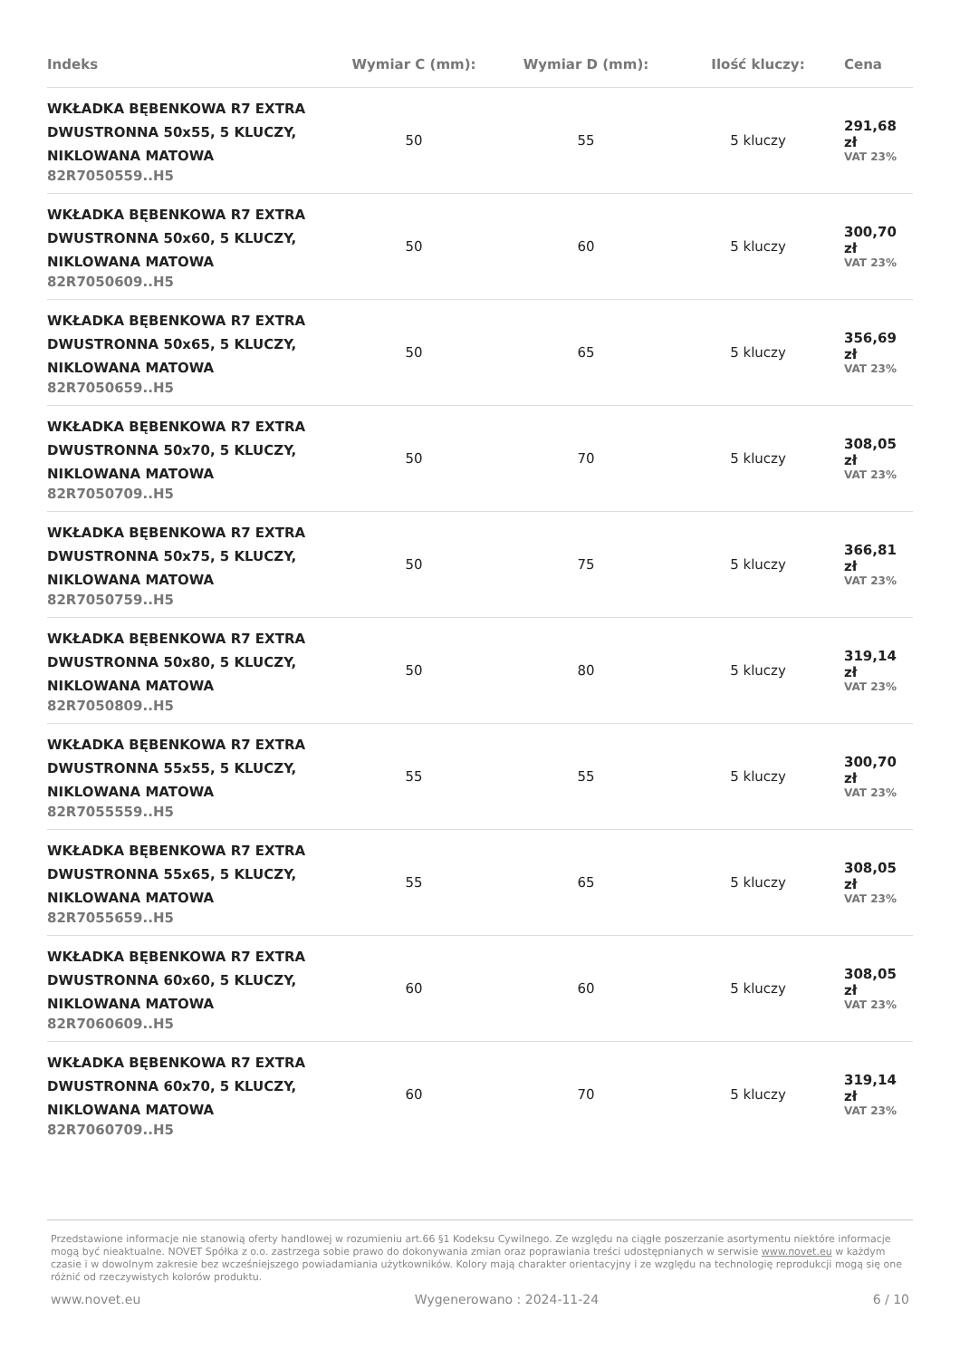| Indeks | Wymiar C (mm): | Wymiar D (mm): | Ilość kluczy: | Cena |
| --- | --- | --- | --- | --- |
| WKŁADKA BĘBENKOWA R7 EXTRA DWUSTRONNA 50x55, 5 KLUCZY, NIKLOWANA MATOWA 82R7050559..H5 | 50 | 55 | 5 kluczy | 291,68 zł VAT 23% |
| WKŁADKA BĘBENKOWA R7 EXTRA DWUSTRONNA 50x60, 5 KLUCZY, NIKLOWANA MATOWA 82R7050609..H5 | 50 | 60 | 5 kluczy | 300,70 zł VAT 23% |
| WKŁADKA BĘBENKOWA R7 EXTRA DWUSTRONNA 50x65, 5 KLUCZY, NIKLOWANA MATOWA 82R7050659..H5 | 50 | 65 | 5 kluczy | 356,69 zł VAT 23% |
| WKŁADKA BĘBENKOWA R7 EXTRA DWUSTRONNA 50x70, 5 KLUCZY, NIKLOWANA MATOWA 82R7050709..H5 | 50 | 70 | 5 kluczy | 308,05 zł VAT 23% |
| WKŁADKA BĘBENKOWA R7 EXTRA DWUSTRONNA 50x75, 5 KLUCZY, NIKLOWANA MATOWA 82R7050759..H5 | 50 | 75 | 5 kluczy | 366,81 zł VAT 23% |
| WKŁADKA BĘBENKOWA R7 EXTRA DWUSTRONNA 50x80, 5 KLUCZY, NIKLOWANA MATOWA 82R7050809..H5 | 50 | 80 | 5 kluczy | 319,14 zł VAT 23% |
| WKŁADKA BĘBENKOWA R7 EXTRA DWUSTRONNA 55x55, 5 KLUCZY, NIKLOWANA MATOWA 82R7055559..H5 | 55 | 55 | 5 kluczy | 300,70 zł VAT 23% |
| WKŁADKA BĘBENKOWA R7 EXTRA DWUSTRONNA 55x65, 5 KLUCZY, NIKLOWANA MATOWA 82R7055659..H5 | 55 | 65 | 5 kluczy | 308,05 zł VAT 23% |
| WKŁADKA BĘBENKOWA R7 EXTRA DWUSTRONNA 60x60, 5 KLUCZY, NIKLOWANA MATOWA 82R7060609..H5 | 60 | 60 | 5 kluczy | 308,05 zł VAT 23% |
| WKŁADKA BĘBENKOWA R7 EXTRA DWUSTRONNA 60x70, 5 KLUCZY, NIKLOWANA MATOWA 82R7060709..H5 | 60 | 70 | 5 kluczy | 319,14 zł VAT 23% |
Przedstawione informacje nie stanowią oferty handlowej w rozumieniu art.66 §1 Kodeksu Cywilnego. Ze względu na ciągłe poszerzanie asortymentu niektóre informacje mogą być nieaktualne. NOVET Spółka z o.o. zastrzega sobie prawo do dokonywania zmian oraz poprawiania treści udostępnianych w serwisie www.novet.eu w każdym czasie i w dowolnym zakresie bez wcześniejszego powiadamiania użytkowników. Kolory mają charakter orientacyjny i ze względu na technologię reprodukcji mogą się one różnić od rzeczywistych kolorów produktu.
www.novet.eu Wygenerowano : 2024-11-24 6 / 10